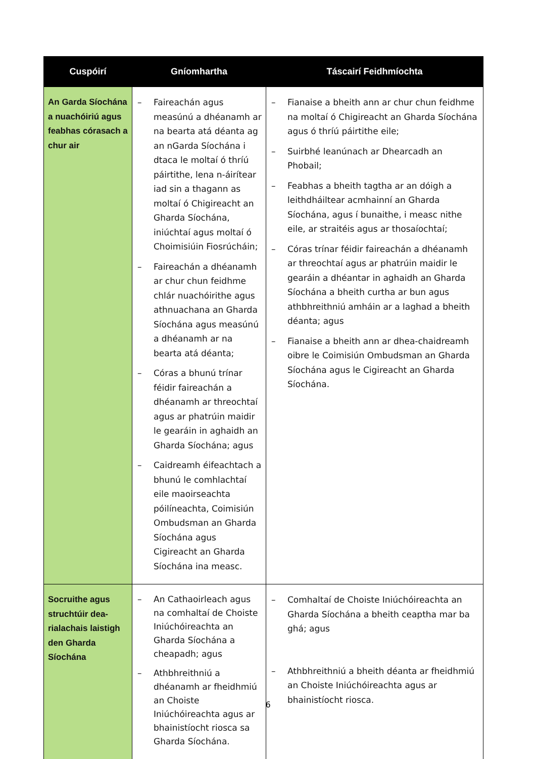| Cuspóirí | Gníomhartha | Táscairí Feidhmíochta |
| --- | --- | --- |
| An Garda Síochána a nuachóiriú agus feabhas córasach a chur air | – Faireachán agus measúnú a dhéanamh ar na bearta atá déanta ag an nGarda Síochána i dtaca le moltaí ó thríú páirtithe, lena n-áirítear iad sin a thagann as moltaí ó Chigireacht an Gharda Síochána, iniúchtaí agus moltaí ó Choimisiúin Fiosrúcháin; – Faireachán a dhéanamh ar chur chun feidhme chlár nuachóirithe agus athnuachana an Gharda Síochána agus measúnú a dhéanamh ar na bearta atá déanta; – Córas a bhunú trínar féidir faireachán a dhéanamh ar threochtaí agus ar phatrúin maidir le gearáin in aghaidh an Gharda Síochána; agus – Caidreamh éifeachtach a bhunú le comhlachtaí eile maoirseachta póilíneachta, Coimisiún Ombudsman an Gharda Síochána agus Cigireacht an Gharda Síochána ina measc. | – Fianaise a bheith ann ar chur chun feidhme na moltaí ó Chigireacht an Gharda Síochána agus ó thríú páirtithe eile; – Suirbhé leanúnach ar Dhearcadh an Phobail; – Feabhas a bheith tagtha ar an dóigh a leithdháiltear acmhainní an Gharda Síochána, agus í bunaithe, i measc nithe eile, ar straitéis agus ar thosaíochtaí; – Córas trínar féidir faireachán a dhéanamh ar threochtaí agus ar phatrúin maidir le gearáin a dhéantar in aghaidh an Gharda Síochána a bheith curtha ar bun agus athbhreithniú amháin ar a laghad a bheith déanta; agus – Fianaise a bheith ann ar dhea-chaidreamh oibre le Coimisiún Ombudsman an Gharda Síochána agus le Cigireacht an Gharda Síochána. |
| Socruithe agus struchtúir dea-rialachais laistigh den Gharda Síochána | – An Cathaoirleach agus na comhaltaí de Choiste Iniúchóireachta an Gharda Síochána a cheapadh; agus – Athbhreithniú a dhéanamh ar fheidhmiú an Choiste Iniúchóireachta agus ar bhainistíocht riosca sa Gharda Síochána. | – Comhaltaí de Choiste Iniúchóireachta an Gharda Síochána a bheith ceaptha mar ba ghá; agus – Athbhreithniú a bheith déanta ar fheidhmiú an Choiste Iniúchóireachta agus ar bhainistíocht riosca. |
6